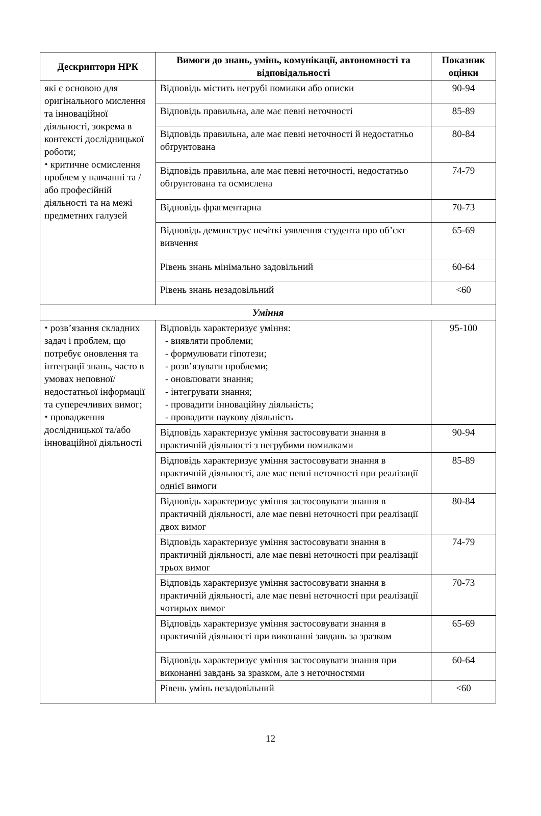| Дескриптори НРК | Вимоги до знань, умінь, комунікації, автономності та відповідальності | Показник оцінки |
| --- | --- | --- |
| які є основою для оригінального мислення та інноваційної діяльності, зокрема в контексті дослідницької роботи; ⬩ критичне осмислення проблем у навчанні та /або професійній діяльності та на межі предметних галузей | Відповідь містить негрубі помилки або описки | 90-94 |
| | Відповідь правильна, але має певні неточності | 85-89 |
| | Відповідь правильна, але має певні неточності й недостатньо обґрунтована | 80-84 |
| | Відповідь правильна, але має певні неточності, недостатньо обґрунтована та осмислена | 74-79 |
| | Відповідь фрагментарна | 70-73 |
| | Відповідь демонструє нечіткі уявлення студента про об’єкт вивчення | 65-69 |
| | Рівень знань мінімально задовільний | 60-64 |
| | Рівень знань незадовільний | <60 |
| Уміння | | |
| ⬩ розв’язання складних задач і проблем, що потребує оновлення та інтеграції знань, часто в умовах неповної/недостатньої інформації та суперечливих вимог; ⬩ провадження дослідницької та/або інноваційної діяльності | Відповідь характеризує уміння: - виявляти проблеми; - формулювати гіпотези; - розв’язувати проблеми; - оновлювати знання; - інтегрувати знання; - провадити інноваційну діяльність; - провадити наукову діяльність | 95-100 |
| | Відповідь характеризує уміння застосовувати знання в практичній діяльності з негрубими помилками | 90-94 |
| | Відповідь характеризує уміння застосовувати знання в практичній діяльності, але має певні неточності при реалізації однієї вимоги | 85-89 |
| | Відповідь характеризує уміння застосовувати знання в практичній діяльності, але має певні неточності при реалізації двох вимог | 80-84 |
| | Відповідь характеризує уміння застосовувати знання в практичній діяльності, але має певні неточності при реалізації трьох вимог | 74-79 |
| | Відповідь характеризує уміння застосовувати знання в практичній діяльності, але має певні неточності при реалізації чотирьох вимог | 70-73 |
| | Відповідь характеризує уміння застосовувати знання в практичній діяльності при виконанні завдань за зразком | 65-69 |
| | Відповідь характеризує уміння застосовувати знання при виконанні завдань за зразком, але з неточностями | 60-64 |
| | Рівень умінь незадовільний | <60 |
12